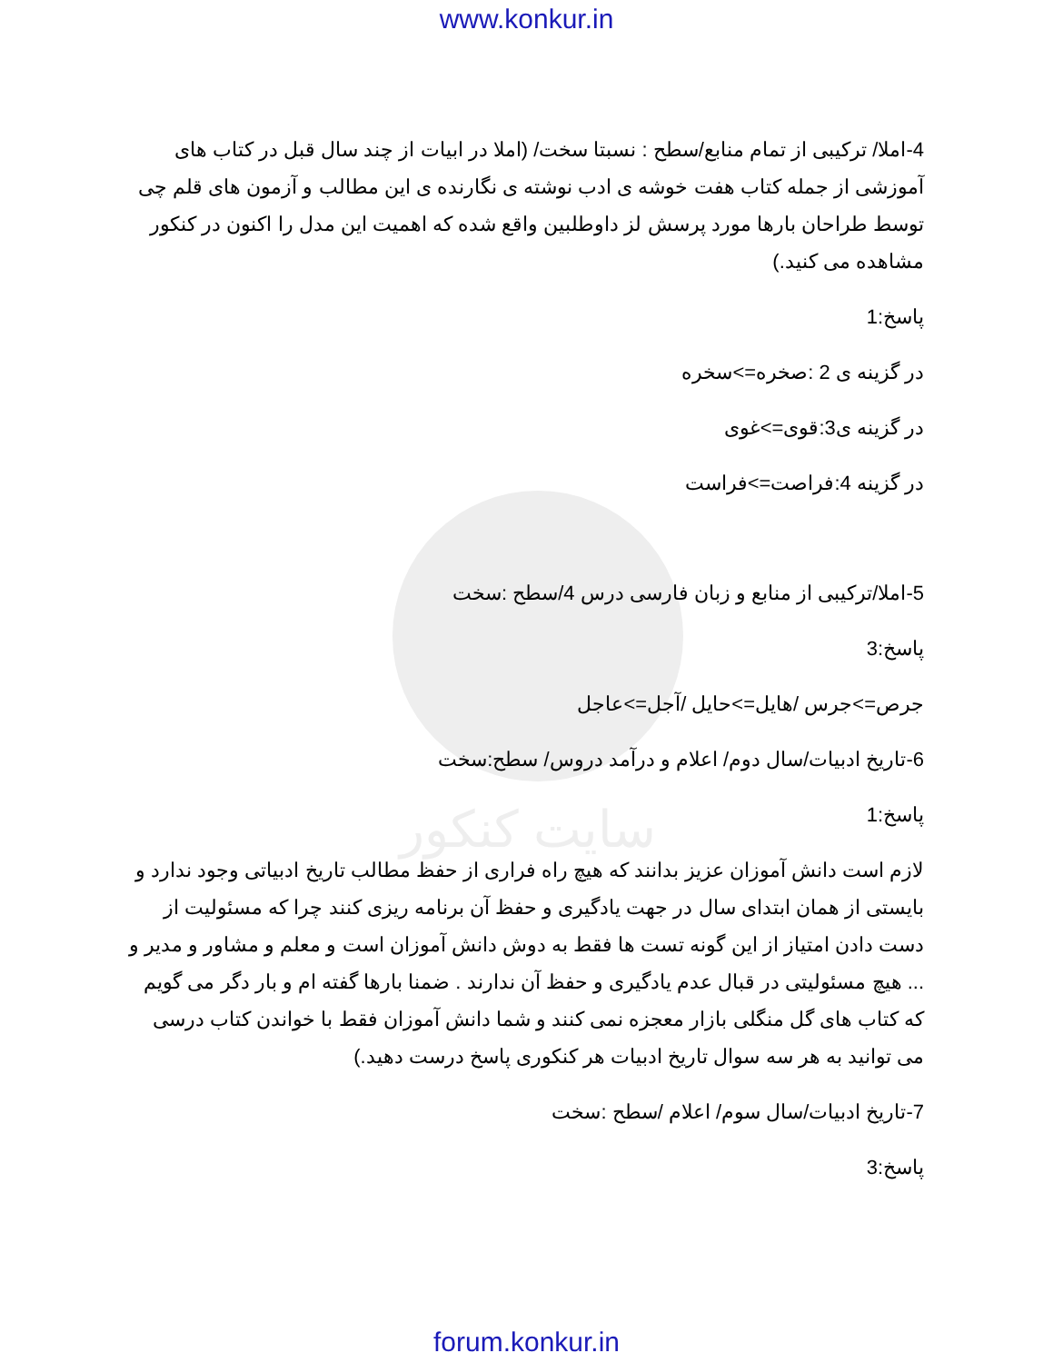www.konkur.in
سایت کنکور
4-املا/ ترکیبی از تمام منابع/سطح : نسبتا سخت/ (املا در ابیات از چند سال قبل در کتاب های آموزشی از جمله کتاب هفت خوشه ی ادب نوشته ی نگارنده ی این مطالب و آزمون های قلم چی توسط طراحان بارها مورد پرسش لز داوطلبین واقع شده که اهمیت این مدل را اکنون در کنکور مشاهده می کنید.)
پاسخ:1
در گزینه ی 2 :صخره=>سخره
در گزینه ی3:قوی=>غوی
در گزینه 4:فراصت=>فراست
5-املا/ترکیبی از منابع و زبان فارسی درس 4/سطح :سخت
پاسخ:3
جرص=>جرس /هایل=>حایل /آجل=>عاجل
6-تاریخ ادبیات/سال دوم/ اعلام و درآمد دروس/ سطح:سخت
پاسخ:1
لازم است دانش آموزان عزیز بدانند که هیچ راه فراری از حفظ مطالب تاریخ ادبیاتی وجود ندارد و بایستی از همان ابتدای سال در جهت یادگیری و حفظ آن برنامه ریزی کنند چرا که مسئولیت از دست دادن امتیاز از این گونه تست ها فقط به دوش دانش آموزان است و معلم و مشاور و مدیر و ... هیچ مسئولیتی در قبال عدم یادگیری و حفظ آن ندارند . ضمنا بارها گفته ام و بار دگر می گویم که کتاب های گل منگلی بازار معجزه نمی کنند و شما دانش آموزان فقط با خواندن کتاب درسی می توانید به هر سه سوال تاریخ ادبیات هر کنکوری پاسخ درست دهید.)
7-تاریخ ادبیات/سال سوم/ اعلام /سطح :سخت
پاسخ:3
forum.konkur.in